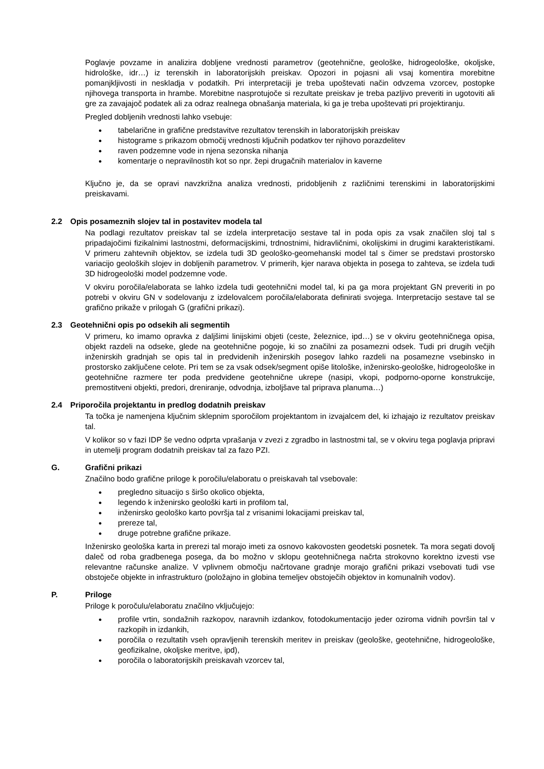Poglavje povzame in analizira dobljene vrednosti parametrov (geotehnične, geološke, hidrogeološke, okoljske, hidrološke, idr…) iz terenskih in laboratorijskih preiskav. Opozori in pojasni ali vsaj komentira morebitne pomanjkljivosti in neskladja v podatkih. Pri interpretaciji je treba upoštevati način odvzema vzorcev, postopke njihovega transporta in hrambe. Morebitne nasprotujoče si rezultate preiskav je treba pazljivo preveriti in ugotoviti ali gre za zavajajoč podatek ali za odraz realnega obnašanja materiala, ki ga je treba upoštevati pri projektiranju.
Pregled dobljenih vrednosti lahko vsebuje:
● tabelarične in grafične predstavitve rezultatov terenskih in laboratorijskih preiskav
● histograme s prikazom območij vrednosti ključnih podatkov ter njihovo porazdelitev
● raven podzemne vode in njena sezonska nihanja
● komentarje o nepravilnostih kot so npr. žepi drugačnih materialov in kaverne
Ključno je, da se opravi navzkrižna analiza vrednosti, pridobljenih z različnimi terenskimi in laboratorijskimi preiskavami.
2.2 Opis posameznih slojev tal in postavitev modela tal
Na podlagi rezultatov preiskav tal se izdela interpretacijo sestave tal in poda opis za vsak značilen sloj tal s pripadajočimi fizikalnimi lastnostmi, deformacijskimi, trdnostnimi, hidravličnimi, okolijskimi in drugimi karakteristikami. V primeru zahtevnih objektov, se izdela tudi 3D geološko-geomehanski model tal s čimer se predstavi prostorsko variacijo geoloških slojev in dobljenih parametrov. V primerih, kjer narava objekta in posega to zahteva, se izdela tudi 3D hidrogeološki model podzemne vode.
V okviru poročila/elaborata se lahko izdela tudi geotehnični model tal, ki pa ga mora projektant GN preveriti in po potrebi v okviru GN v sodelovanju z izdelovalcem poročila/elaborata definirati svojega. Interpretacijo sestave tal se grafično prikaže v prilogah G (grafični prikazi).
2.3 Geotehnični opis po odsekih ali segmentih
V primeru, ko imamo opravka z daljšimi linijskimi objeti (ceste, železnice, ipd…) se v okviru geotehničnega opisa, objekt razdeli na odseke, glede na geotehnične pogoje, ki so značilni za posamezni odsek. Tudi pri drugih večjih inženirskih gradnjah se opis tal in predvidenih inženirskih posegov lahko razdeli na posamezne vsebinsko in prostorsko zaključene celote. Pri tem se za vsak odsek/segment opiše litološke, inženirsko-geološke, hidrogeološke in geotehnične razmere ter poda predvidene geotehnične ukrepe (nasipi, vkopi, podporno-oporne konstrukcije, premostitveni objekti, predori, dreniranje, odvodnja, izboljšave tal priprava planuma…)
2.4 Priporočila projektantu in predlog dodatnih preiskav
Ta točka je namenjena ključnim sklepnim sporočilom projektantom in izvajalcem del, ki izhajajo iz rezultatov preiskav tal.
V kolikor so v fazi IDP še vedno odprta vprašanja v zvezi z zgradbo in lastnostmi tal, se v okviru tega poglavja pripravi in utemelji program dodatnih preiskav tal za fazo PZI.
G. Grafični prikazi
Značilno bodo grafične priloge k poročilu/elaboratu o preiskavah tal vsebovale:
● pregledno situacijo s širšo okolico objekta,
● legendo k inženirsko geološki karti in profilom tal,
● inženirsko geološko karto površja tal z vrisanimi lokacijami preiskav tal,
● prereze tal,
● druge potrebne grafične prikaze.
Inženirsko geološka karta in prerezi tal morajo imeti za osnovo kakovosten geodetski posnetek. Ta mora segati dovolj daleč od roba gradbenega posega, da bo možno v sklopu geotehničnega načrta strokovno korektno izvesti vse relevantne računske analize. V vplivnem območju načrtovane gradnje morajo grafični prikazi vsebovati tudi vse obstoječe objekte in infrastrukturo (položajno in globina temeljev obstoječih objektov in komunalnih vodov).
P. Priloge
Priloge k poročulu/elaboratu značilno vključujejo:
● profile vrtin, sondažnih razkopov, naravnih izdankov, fotodokumentacijo jeder oziroma vidnih površin tal v razkopih in izdankih,
● poročila o rezultatih vseh opravljenih terenskih meritev in preiskav (geološke, geotehnične, hidrogeološke, geofizikalne, okoljske meritve, ipd),
● poročila o laboratorijskih preiskavah vzorcev tal,